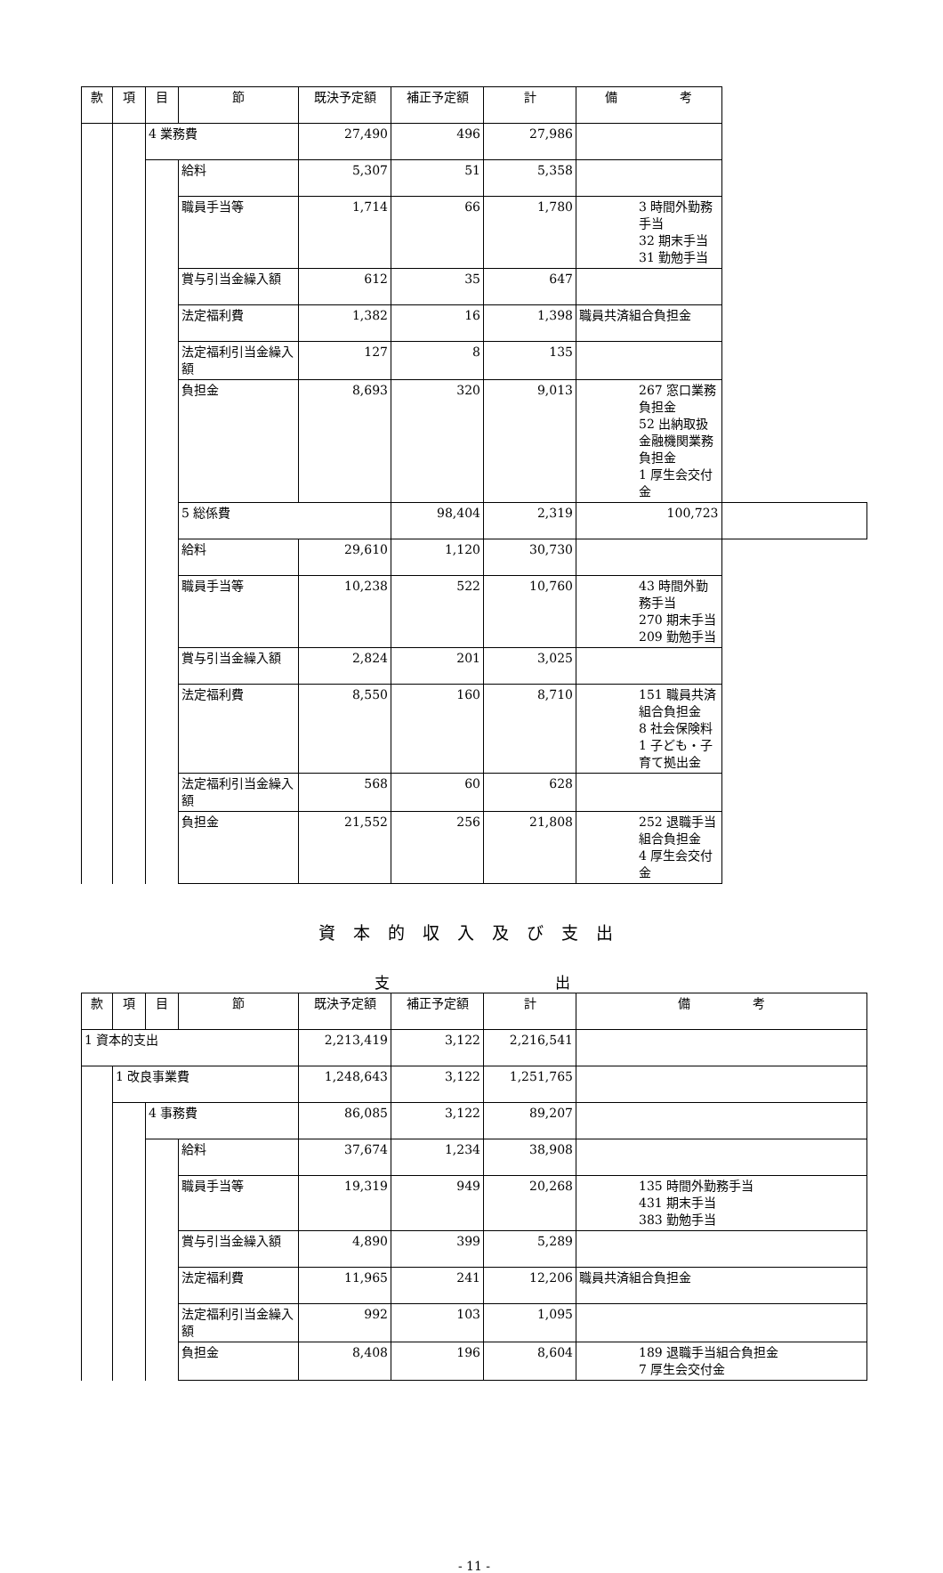| 款 | 項 | 目 | 節 | 既決予定額 | 補正予定額 | 計 | 備 考 | |
| --- | --- | --- | --- | --- | --- | --- | --- | --- |
| | | 4 業務費 | | 27,490 | 496 | 27,986 | | |
| | | | 給料 | 5,307 | 51 | 5,358 | | |
| | | | 職員手当等 | 1,714 | 66 | 1,780 | 3 時間外勤務手当 32 期末手当 31 勤勉手当 | |
| | | | 賞与引当金繰入額 | 612 | 35 | 647 | | |
| | | | 法定福利費 | 1,382 | 16 | 1,398 | 職員共済組合負担金 | |
| | | | 法定福利引当金繰入額 | 127 | 8 | 135 | | |
| | | | 負担金 | 8,693 | 320 | 9,013 | 267 窓口業務負担金 52 出納取扱金融機関業務負担金 1 厚生会交付金 | |
| | | | 5 総係費 | | 98,404 | 2,319 | 100,723 | |
| | | | 給料 | 29,610 | 1,120 | 30,730 | | |
| | | | 職員手当等 | 10,238 | 522 | 10,760 | 43 時間外勤務手当 270 期末手当 209 勤勉手当 | |
| | | | 賞与引当金繰入額 | 2,824 | 201 | 3,025 | | |
| | | | 法定福利費 | 8,550 | 160 | 8,710 | 151 職員共済組合負担金 8 社会保険料 1 子ども・子育て拠出金 | |
| | | | 法定福利引当金繰入額 | 568 | 60 | 628 | | |
| | | | 負担金 | 21,552 | 256 | 21,808 | 252 退職手当組合負担金 4 厚生会交付金 | |
資本的収入及び支出
支 出
| 款 | 項 | 目 | 節 | 既決予定額 | 補正予定額 | 計 | 備 考 |
| --- | --- | --- | --- | --- | --- | --- | --- |
| 1 資本的支出 | | | | 2,213,419 | 3,122 | 2,216,541 | |
| | 1 改良事業費 | | | 1,248,643 | 3,122 | 1,251,765 | |
| | | 4 事務費 | | 86,085 | 3,122 | 89,207 | |
| | | | 給料 | 37,674 | 1,234 | 38,908 | |
| | | | 職員手当等 | 19,319 | 949 | 20,268 | 135 時間外勤務手当 431 期末手当 383 勤勉手当 |
| | | | 賞与引当金繰入額 | 4,890 | 399 | 5,289 | |
| | | | 法定福利費 | 11,965 | 241 | 12,206 | 職員共済組合負担金 |
| | | | 法定福利引当金繰入額 | 992 | 103 | 1,095 | |
| | | | 負担金 | 8,408 | 196 | 8,604 | 189 退職手当組合負担金 7 厚生会交付金 |
- 11 -